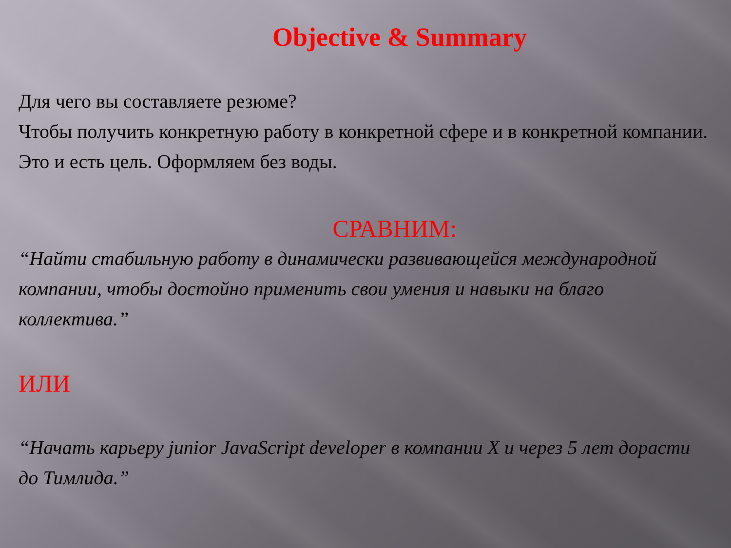Objective & Summary
Для чего вы составляете резюме?
Чтобы получить конкретную работу в конкретной сфере и в конкретной компании. Это и есть цель. Оформляем без воды.
СРАВНИМ:
“Найти стабильную работу в динамически развивающейся международной компании, чтобы достойно применить свои умения и навыки на благо коллектива.”
ИЛИ
“Начать карьеру junior JavaScript developer в компании X и через 5 лет дорасти до Тимлида.”